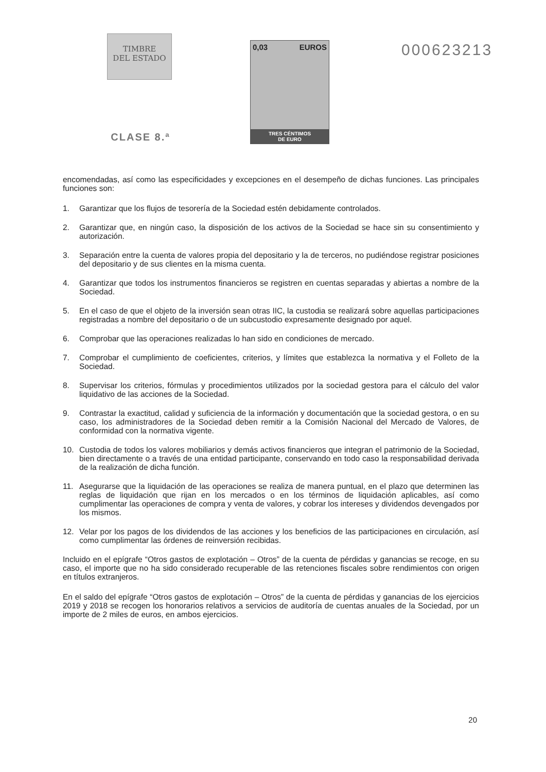TIMBRE
DEL ESTADO
CLASE 8.ª
0,03 EUROS
TRES CÉNTIMOS
DE EURO
000623213
encomendadas, así como las especificidades y excepciones en el desempeño de dichas funciones. Las principales funciones son:
1. Garantizar que los flujos de tesorería de la Sociedad estén debidamente controlados.
2. Garantizar que, en ningún caso, la disposición de los activos de la Sociedad se hace sin su consentimiento y autorización.
3. Separación entre la cuenta de valores propia del depositario y la de terceros, no pudiéndose registrar posiciones del depositario y de sus clientes en la misma cuenta.
4. Garantizar que todos los instrumentos financieros se registren en cuentas separadas y abiertas a nombre de la Sociedad.
5. En el caso de que el objeto de la inversión sean otras IIC, la custodia se realizará sobre aquellas participaciones registradas a nombre del depositario o de un subcustodio expresamente designado por aquel.
6. Comprobar que las operaciones realizadas lo han sido en condiciones de mercado.
7. Comprobar el cumplimiento de coeficientes, criterios, y límites que establezca la normativa y el Folleto de la Sociedad.
8. Supervisar los criterios, fórmulas y procedimientos utilizados por la sociedad gestora para el cálculo del valor liquidativo de las acciones de la Sociedad.
9. Contrastar la exactitud, calidad y suficiencia de la información y documentación que la sociedad gestora, o en su caso, los administradores de la Sociedad deben remitir a la Comisión Nacional del Mercado de Valores, de conformidad con la normativa vigente.
10. Custodia de todos los valores mobiliarios y demás activos financieros que integran el patrimonio de la Sociedad, bien directamente o a través de una entidad participante, conservando en todo caso la responsabilidad derivada de la realización de dicha función.
11. Asegurarse que la liquidación de las operaciones se realiza de manera puntual, en el plazo que determinen las reglas de liquidación que rijan en los mercados o en los términos de liquidación aplicables, así como cumplimentar las operaciones de compra y venta de valores, y cobrar los intereses y dividendos devengados por los mismos.
12. Velar por los pagos de los dividendos de las acciones y los beneficios de las participaciones en circulación, así como cumplimentar las órdenes de reinversión recibidas.
Incluido en el epígrafe “Otros gastos de explotación – Otros” de la cuenta de pérdidas y ganancias se recoge, en su caso, el importe que no ha sido considerado recuperable de las retenciones fiscales sobre rendimientos con origen en títulos extranjeros.
En el saldo del epígrafe “Otros gastos de explotación – Otros” de la cuenta de pérdidas y ganancias de los ejercicios 2019 y 2018 se recogen los honorarios relativos a servicios de auditoría de cuentas anuales de la Sociedad, por un importe de 2 miles de euros, en ambos ejercicios.
20